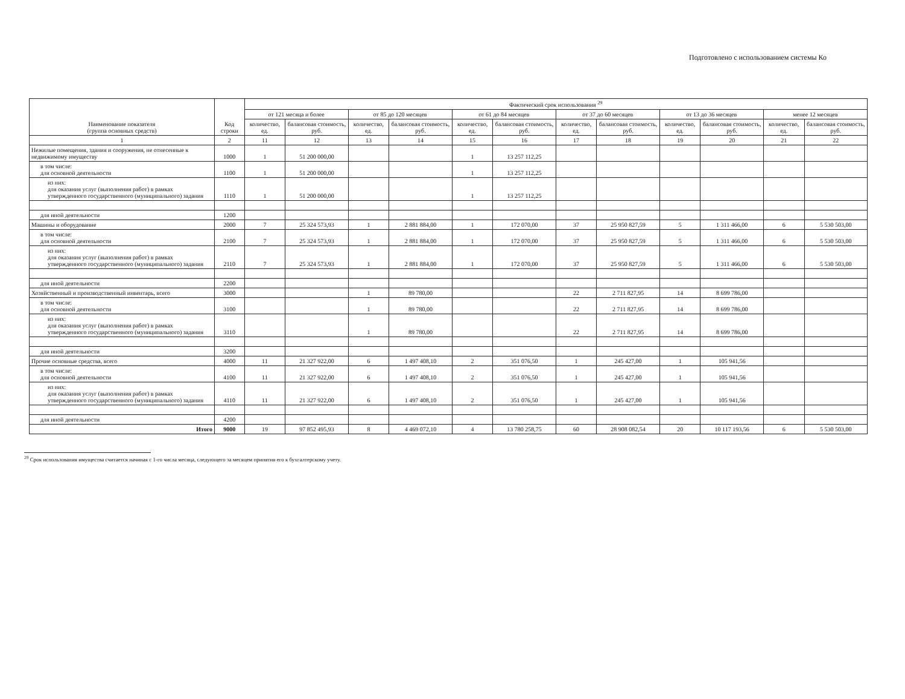Подготовлено с использованием системы Ко
| Наименование показателя (группа основных средств) | Код строки | Фактический срок использования <sup>29</sup> | | | | | | | | | | | |
| --- | --- | --- | --- | --- | --- | --- | --- | --- | --- | --- | --- | --- | --- |
| | | от 121 месяца и более | | от 85 до 120 месяцев | | от 61 до 84 месяцев | | от 37 до 60 месяцев | | от 13 до 36 месяцев | | менее 12 месяцев | |
| | | количество, ед. | балансовая стоимость, руб. | количество, ед. | балансовая стоимость, руб. | количество, ед. | балансовая стоимость, руб. | количество, ед. | балансовая стоимость, руб. | количество, ед. | балансовая стоимость, руб. | количество, ед. | балансовая стоимость, руб. |
| 1 | 2 | 11 | 12 | 13 | 14 | 15 | 16 | 17 | 18 | 19 | 20 | 21 | 22 |
| Нежилые помещения, здания и сооружения, не отнесенные к недвижимому имуществу | 1000 | 1 | 51 200 000,00 | | | 1 | 13 257 112,25 | | | | | | |
| в том числе: для основной деятельности | 1100 | 1 | 51 200 000,00 | | | 1 | 13 257 112,25 | | | | | | |
| из них: для оказания услуг (выполнения работ) в рамках утвержденного государственного (муниципального) задания | 1110 | 1 | 51 200 000,00 | | | 1 | 13 257 112,25 | | | | | | |
| для иной деятельности | 1200 | | | | | | | | | | | | |
| Машины и оборудование | 2000 | 7 | 25 324 573,93 | 1 | 2 881 884,00 | 1 | 172 070,00 | 37 | 25 950 827,59 | 5 | 1 311 466,00 | 6 | 5 530 503,00 |
| в том числе: для основной деятельности | 2100 | 7 | 25 324 573,93 | 1 | 2 881 884,00 | 1 | 172 070,00 | 37 | 25 950 827,59 | 5 | 1 311 466,00 | 6 | 5 530 503,00 |
| из них: для оказания услуг (выполнения работ) в рамках утвержденного государственного (муниципального) задания | 2110 | 7 | 25 324 573,93 | 1 | 2 881 884,00 | 1 | 172 070,00 | 37 | 25 950 827,59 | 5 | 1 311 466,00 | 6 | 5 530 503,00 |
| для иной деятельности | 2200 | | | | | | | | | | | | |
| Хозяйственный и производственный инвентарь, всего | 3000 | | | 1 | 89 780,00 | | | 22 | 2 711 827,95 | 14 | 8 699 786,00 | | |
| в том числе: для основной деятельности | 3100 | | | 1 | 89 780,00 | | | 22 | 2 711 827,95 | 14 | 8 699 786,00 | | |
| из них: для оказания услуг (выполнения работ) в рамках утвержденного государственного (муниципального) задания | 3110 | | | 1 | 89 780,00 | | | 22 | 2 711 827,95 | 14 | 8 699 786,00 | | |
| для иной деятельности | 3200 | | | | | | | | | | | | |
| Прочие основные средства, всего | 4000 | 11 | 21 327 922,00 | 6 | 1 497 408,10 | 2 | 351 076,50 | 1 | 245 427,00 | 1 | 105 941,56 | | |
| в том числе: для основной деятельности | 4100 | 11 | 21 327 922,00 | 6 | 1 497 408,10 | 2 | 351 076,50 | 1 | 245 427,00 | 1 | 105 941,56 | | |
| из них: для оказания услуг (выполнения работ) в рамках утвержденного государственного (муниципального) задания | 4110 | 11 | 21 327 922,00 | 6 | 1 497 408,10 | 2 | 351 076,50 | 1 | 245 427,00 | 1 | 105 941,56 | | |
| для иной деятельности | 4200 | | | | | | | | | | | | |
| Итого | 9000 | 19 | 97 852 495,93 | 8 | 4 469 072,10 | 4 | 13 780 258,75 | 60 | 28 908 082,54 | 20 | 10 117 193,56 | 6 | 5 530 503,00 |
<sup>29</sup> Срок использования имущества считается начиная с 1-го числа месяца, следующего за месяцем принятия его к бухгалтерскому учету.